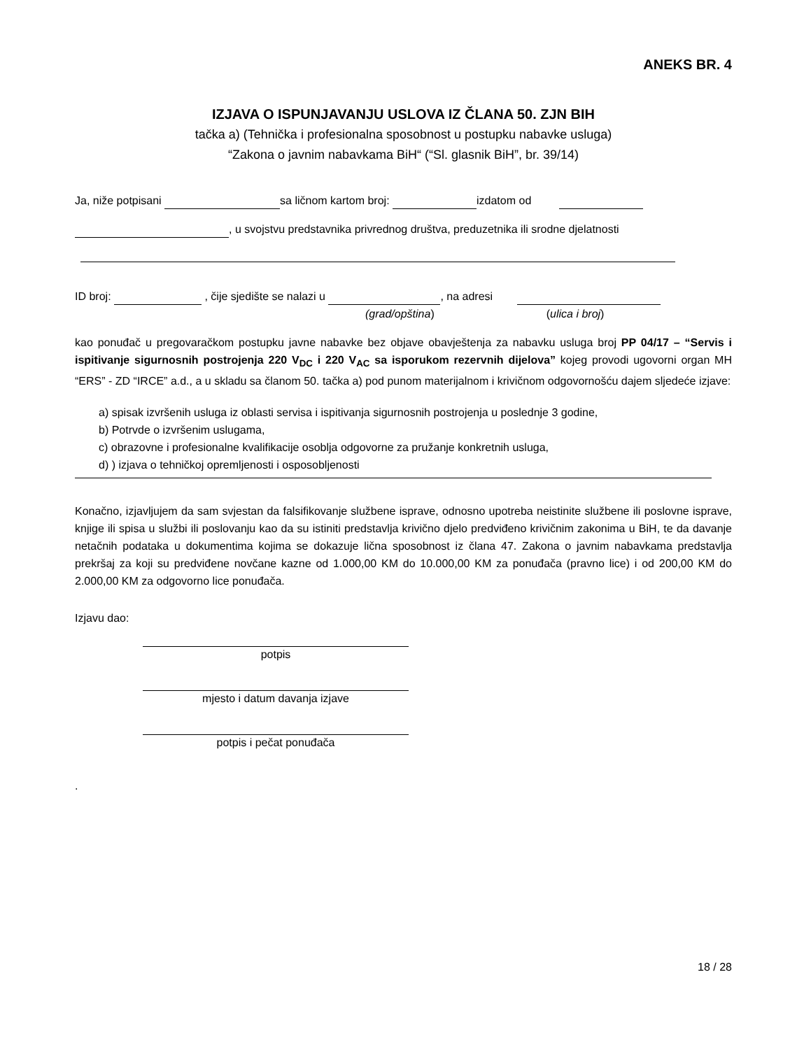ANEKS BR. 4
IZJAVA O ISPUNJAVANJU USLOVA IZ ČLANA 50. ZJN BIH
tačka a) (Tehnička i profesionalna sposobnost u postupku nabavke usluga)
“Zakona o javnim nabavkama BiH“ (“Sl. glasnik BiH”, br. 39/14)
Ja, niže potpisani sa ličnom kartom broj: izdatom od
, u svojstvu predstavnika privrednog društva, preduzetnika ili srodne djelatnosti
ID broj: , čije sjedište se nalazi u , na adresi
(grad/opština) (ulica i broj)
kao ponuđač u pregovaračkom postupku javne nabavke bez objave obavještenja za nabavku usluga broj PP 04/17 – “Servis i ispitivanje sigurnosnih postrojenja 220 V<sub>DC</sub> i 220 V<sub>AC</sub> sa isporukom rezervnih dijelova” kojeg provodi ugovorni organ MH “ERS” - ZD “IRCE” a.d., a u skladu sa članom 50. tačka a) pod punom materijalnom i krivičnom odgovornošću dajem sljedeće izjave:
a) spisak izvršenih usluga iz oblasti servisa i ispitivanja sigurnosnih postrojenja u poslednje 3 godine,
b) Potrvde o izvršenim uslugama,
c) obrazovne i profesionalne kvalifikacije osoblja odgovorne za pružanje konkretnih usluga,
d) ) izjava o tehničkoj opremljenosti i osposobljenosti
Konačno, izjavljujem da sam svjestan da falsifikovanje službene isprave, odnosno upotreba neistinite službene ili poslovne isprave, knjige ili spisa u službi ili poslovanju kao da su istiniti predstavlja krivično djelo predviđeno krivičnim zakonima u BiH, te da davanje netačnih podataka u dokumentima kojima se dokazuje lična sposobnost iz člana 47. Zakona o javnim nabavkama predstavlja prekršaj za koji su predviđene novčane kazne od 1.000,00 KM do 10.000,00 KM za ponuđača (pravno lice) i od 200,00 KM do 2.000,00 KM za odgovorno lice ponuđača.
Izjavu dao:
potpis
mjesto i datum davanja izjave
potpis i pečat ponuđača
.
18 / 28